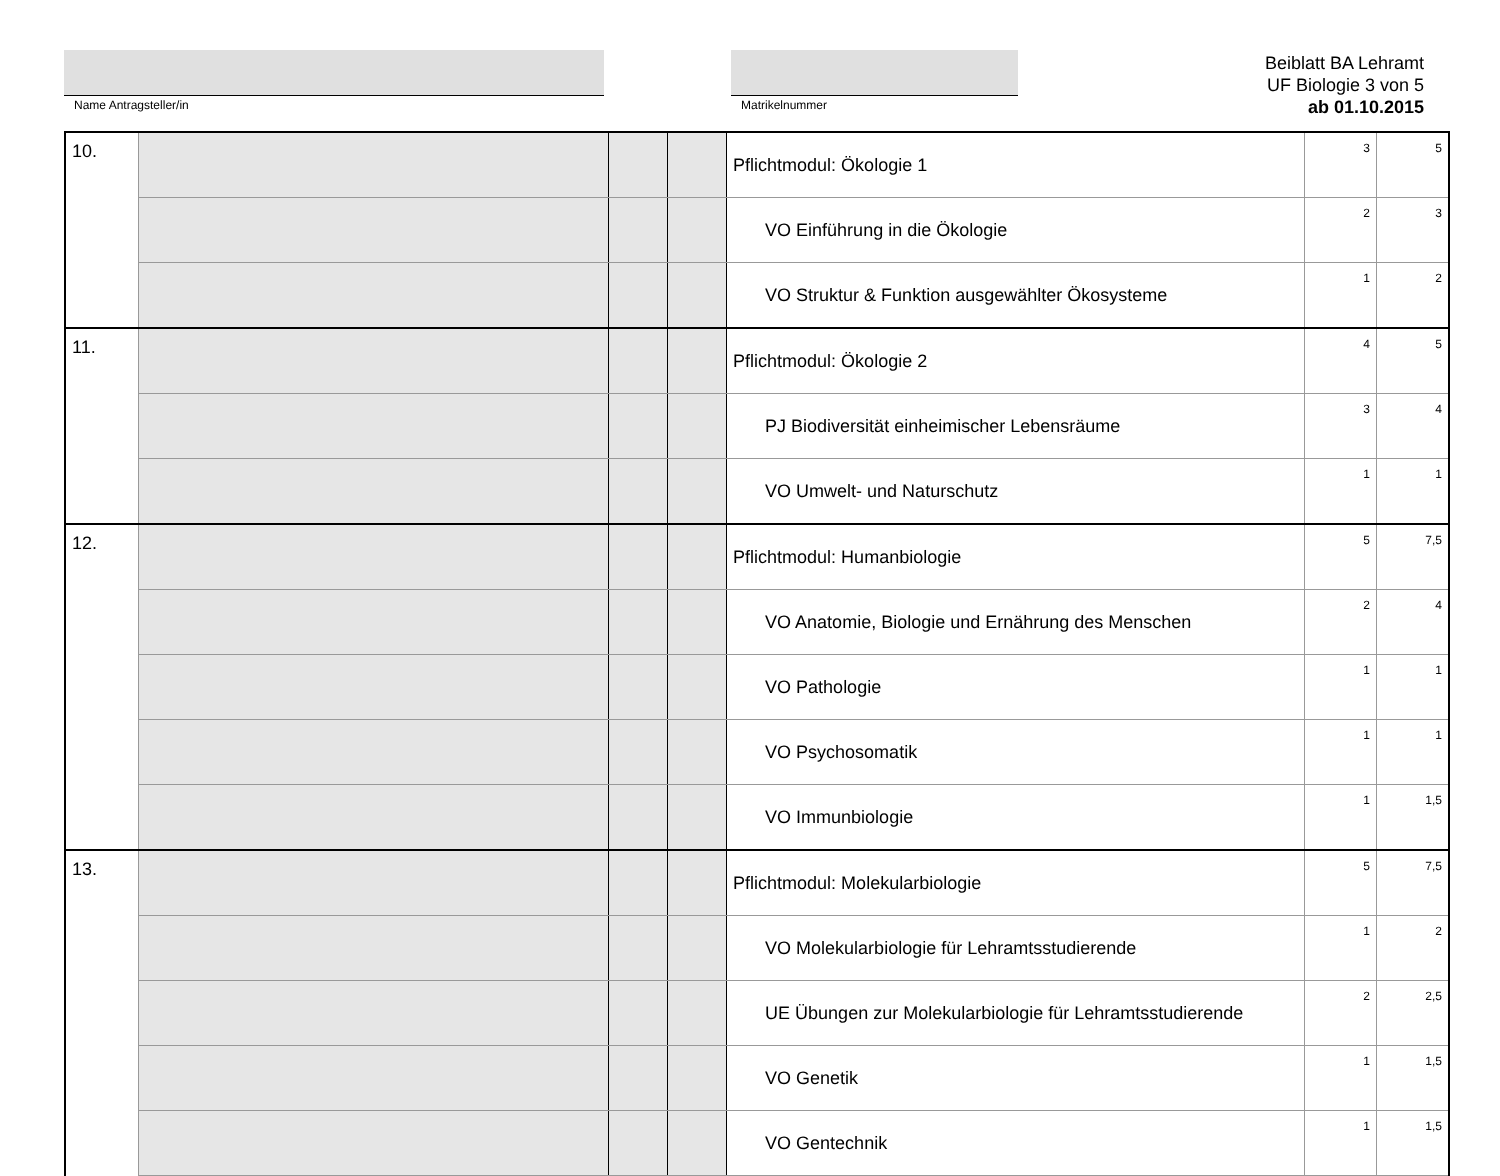Name Antragsteller/in Matrikelnummer
Beiblatt BA Lehramt
UF Biologie 3 von 5
ab 01.10.2015
| 10. | | | | Pflichtmodul: Ökologie 1 | 3 | 5 |
| | | | | VO Einführung in die Ökologie | 2 | 3 |
| | | | | VO Struktur & Funktion ausgewählter Ökosysteme | 1 | 2 |
| 11. | | | | Pflichtmodul: Ökologie 2 | 4 | 5 |
| | | | | PJ Biodiversität einheimischer Lebensräume | 3 | 4 |
| | | | | VO Umwelt- und Naturschutz | 1 | 1 |
| 12. | | | | Pflichtmodul: Humanbiologie | 5 | 7,5 |
| | | | | VO Anatomie, Biologie und Ernährung des Menschen | 2 | 4 |
| | | | | VO Pathologie | 1 | 1 |
| | | | | VO Psychosomatik | 1 | 1 |
| | | | | VO Immunbiologie | 1 | 1,5 |
| 13. | | | | Pflichtmodul: Molekularbiologie | 5 | 7,5 |
| | | | | VO Molekularbiologie für Lehramtsstudierende | 1 | 2 |
| | | | | UE Übungen zur Molekularbiologie für Lehramtsstudierende | 2 | 2,5 |
| | | | | VO Genetik | 1 | 1,5 |
| | | | | VO Gentechnik | 1 | 1,5 |